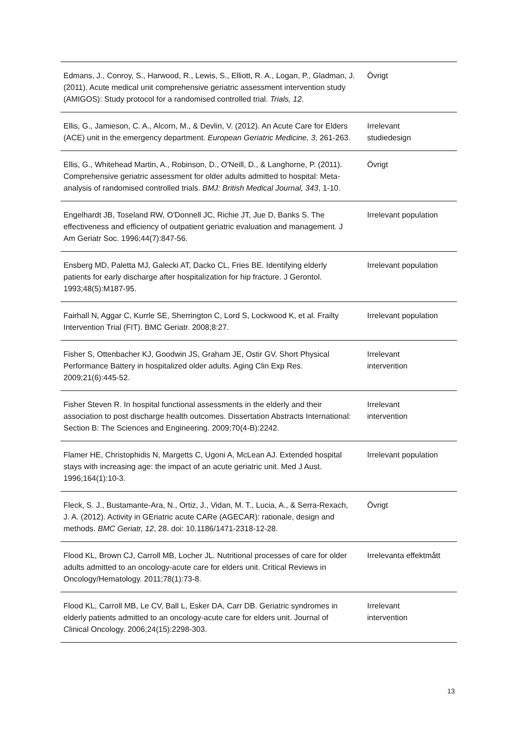| Edmans, J., Conroy, S., Harwood, R., Lewis, S., Elliott, R. A., Logan, P., Gladman, J. (2011). Acute medical unit comprehensive geriatric assessment intervention study (AMIGOS): Study protocol for a randomised controlled trial. Trials, 12 . | Övrigt |
| Ellis, G., Jamieson, C. A., Alcorn, M., & Devlin, V. (2012). An Acute Care for Elders (ACE) unit in the emergency department. European Geriatric Medicine, 3 , 261-263. | Irrelevant studiedesign |
| Ellis, G., Whitehead Martin, A., Robinson, D., O'Neill, D., & Langhorne, P. (2011). Comprehensive geriatric assessment for older adults admitted to hospital: Meta-analysis of randomised controlled trials. BMJ: British Medical Journal, 343 , 1-10. | Övrigt |
| Engelhardt JB, Toseland RW, O'Donnell JC, Richie JT, Jue D, Banks S. The effectiveness and efficiency of outpatient geriatric evaluation and management. J Am Geriatr Soc. 1996;44(7):847-56. | Irrelevant population |
| Ensberg MD, Paletta MJ, Galecki AT, Dacko CL, Fries BE. Identifying elderly patients for early discharge after hospitalization for hip fracture. J Gerontol. 1993;48(5):M187-95. | Irrelevant population |
| Fairhall N, Aggar C, Kurrle SE, Sherrington C, Lord S, Lockwood K, et al. Frailty Intervention Trial (FIT). BMC Geriatr. 2008;8:27. | Irrelevant population |
| Fisher S, Ottenbacher KJ, Goodwin JS, Graham JE, Ostir GV. Short Physical Performance Battery in hospitalized older adults. Aging Clin Exp Res. 2009;21(6):445-52. | Irrelevant intervention |
| Fisher Steven R. In hospital functional assessments in the elderly and their association to post discharge health outcomes. Dissertation Abstracts International: Section B: The Sciences and Engineering. 2009;70(4-B):2242. | Irrelevant intervention |
| Flamer HE, Christophidis N, Margetts C, Ugoni A, McLean AJ. Extended hospital stays with increasing age: the impact of an acute geriatric unit. Med J Aust. 1996;164(1):10-3. | Irrelevant population |
| Fleck, S. J., Bustamante-Ara, N., Ortiz, J., Vidan, M. T., Lucia, A., & Serra-Rexach, J. A. (2012). Activity in GEriatric acute CARe (AGECAR): rationale, design and methods. BMC Geriatr, 12 , 28. doi: 10.1186/1471-2318-12-28. | Övrigt |
| Flood KL, Brown CJ, Carroll MB, Locher JL. Nutritional processes of care for older adults admitted to an oncology-acute care for elders unit. Critical Reviews in Oncology/Hematology. 2011;78(1):73-8. | Irrelevanta effektmått |
| Flood KL, Carroll MB, Le CV, Ball L, Esker DA, Carr DB. Geriatric syndromes in elderly patients admitted to an oncology-acute care for elders unit. Journal of Clinical Oncology. 2006;24(15):2298-303. | Irrelevant intervention |
13